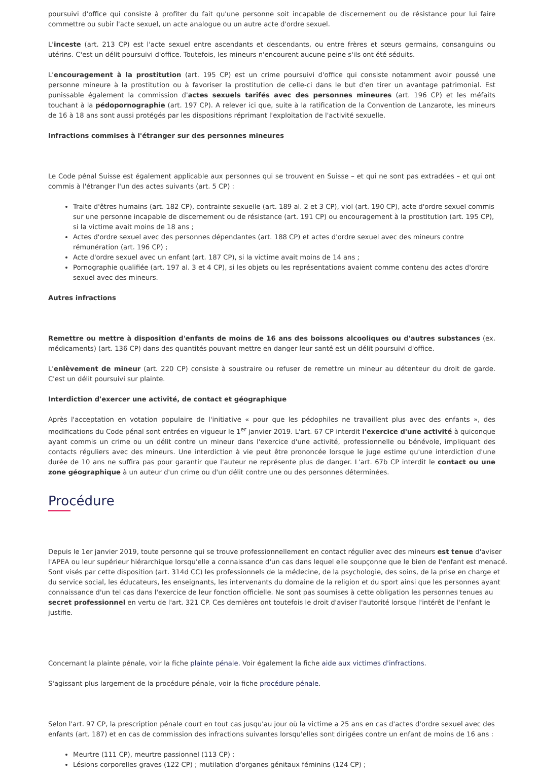poursuivi d'office qui consiste à profiter du fait qu'une personne soit incapable de discernement ou de résistance pour lui faire commettre ou subir l'acte sexuel, un acte analogue ou un autre acte d'ordre sexuel.
L'inceste (art. 213 CP) est l'acte sexuel entre ascendants et descendants, ou entre frères et sœurs germains, consanguins ou utérins. C'est un délit poursuivi d'office. Toutefois, les mineurs n'encourent aucune peine s'ils ont été séduits.
L'encouragement à la prostitution (art. 195 CP) est un crime poursuivi d'office qui consiste notamment avoir poussé une personne mineure à la prostitution ou à favoriser la prostitution de celle-ci dans le but d'en tirer un avantage patrimonial. Est punissable également la commission d'actes sexuels tarifés avec des personnes mineures (art. 196 CP) et les méfaits touchant à la pédopornographie (art. 197 CP). A relever ici que, suite à la ratification de la Convention de Lanzarote, les mineurs de 16 à 18 ans sont aussi protégés par les dispositions réprimant l'exploitation de l'activité sexuelle.
Infractions commises à l'étranger sur des personnes mineures
Le Code pénal Suisse est également applicable aux personnes qui se trouvent en Suisse – et qui ne sont pas extradées – et qui ont commis à l'étranger l'un des actes suivants (art. 5 CP) :
Traite d'êtres humains (art. 182 CP), contrainte sexuelle (art. 189 al. 2 et 3 CP), viol (art. 190 CP), acte d'ordre sexuel commis sur une personne incapable de discernement ou de résistance (art. 191 CP) ou encouragement à la prostitution (art. 195 CP), si la victime avait moins de 18 ans ;
Actes d'ordre sexuel avec des personnes dépendantes (art. 188 CP) et actes d'ordre sexuel avec des mineurs contre rémunération (art. 196 CP) ;
Acte d'ordre sexuel avec un enfant (art. 187 CP), si la victime avait moins de 14 ans ;
Pornographie qualifiée (art. 197 al. 3 et 4 CP), si les objets ou les représentations avaient comme contenu des actes d'ordre sexuel avec des mineurs.
Autres infractions
Remettre ou mettre à disposition d'enfants de moins de 16 ans des boissons alcooliques ou d'autres substances (ex. médicaments) (art. 136 CP) dans des quantités pouvant mettre en danger leur santé est un délit poursuivi d'office.
L'enlèvement de mineur (art. 220 CP) consiste à soustraire ou refuser de remettre un mineur au détenteur du droit de garde. C'est un délit poursuivi sur plainte.
Interdiction d'exercer une activité, de contact et géographique
Après l'acceptation en votation populaire de l'initiative « pour que les pédophiles ne travaillent plus avec des enfants », des modifications du Code pénal sont entrées en vigueur le 1<sup>er</sup> janvier 2019. L'art. 67 CP interdit l'exercice d'une activité à quiconque ayant commis un crime ou un délit contre un mineur dans l'exercice d'une activité, professionnelle ou bénévole, impliquant des contacts réguliers avec des mineurs. Une interdiction à vie peut être prononcée lorsque le juge estime qu'une interdiction d'une durée de 10 ans ne suffira pas pour garantir que l'auteur ne représente plus de danger. L'art. 67b CP interdit le contact ou une zone géographique à un auteur d'un crime ou d'un délit contre une ou des personnes déterminées.
Procédure
Depuis le 1er janvier 2019, toute personne qui se trouve professionnellement en contact régulier avec des mineurs est tenue d'aviser l'APEA ou leur supérieur hiérarchique lorsqu'elle a connaissance d'un cas dans lequel elle soupçonne que le bien de l'enfant est menacé. Sont visés par cette disposition (art. 314d CC) les professionnels de la médecine, de la psychologie, des soins, de la prise en charge et du service social, les éducateurs, les enseignants, les intervenants du domaine de la religion et du sport ainsi que les personnes ayant connaissance d'un tel cas dans l'exercice de leur fonction officielle. Ne sont pas soumises à cette obligation les personnes tenues au secret professionnel en vertu de l'art. 321 CP. Ces dernières ont toutefois le droit d'aviser l'autorité lorsque l'intérêt de l'enfant le justifie.
Concernant la plainte pénale, voir la fiche plainte pénale. Voir également la fiche aide aux victimes d'infractions.
S'agissant plus largement de la procédure pénale, voir la fiche procédure pénale.
Selon l'art. 97 CP, la prescription pénale court en tout cas jusqu'au jour où la victime a 25 ans en cas d'actes d'ordre sexuel avec des enfants (art. 187) et en cas de commission des infractions suivantes lorsqu'elles sont dirigées contre un enfant de moins de 16 ans :
Meurtre (111 CP), meurtre passionnel (113 CP) ;
Lésions corporelles graves (122 CP) ; mutilation d'organes génitaux féminins (124 CP) ;